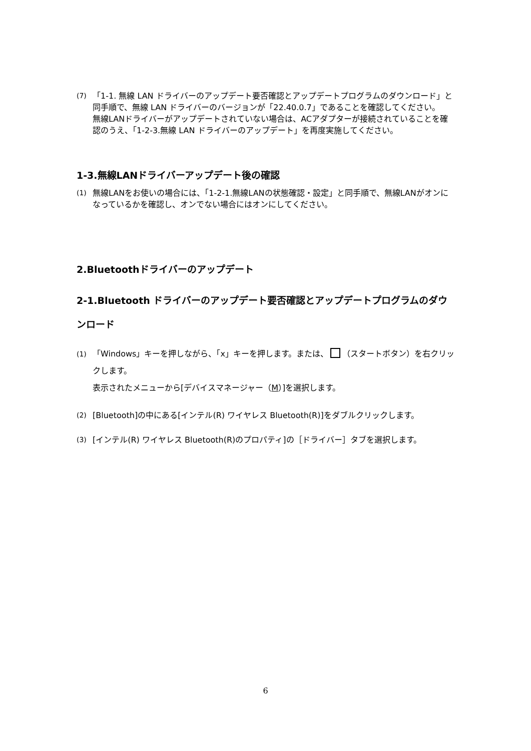(7) 「1-1. 無線 LAN ドライバーのアップデート要否確認とアップデートプログラムのダウンロード」と同手順で、無線 LAN ドライバーのバージョンが「22.40.0.7」であることを確認してください。
無線LANドライバーがアップデートされていない場合は、ACアダプターが接続されていることを確認のうえ、「1-2-3.無線 LAN ドライバーのアップデート」を再度実施してください。
1-3.無線LANドライバーアップデート後の確認
(1) 無線LANをお使いの場合には、「1-2-1.無線LANの状態確認・設定」と同手順で、無線LANがオンになっているかを確認し、オンでない場合にはオンにしてください。
2.Bluetoothドライバーのアップデート
2-1.Bluetooth ドライバーのアップデート要否確認とアップデートプログラムのダウンロード
(1) 「Windows」キーを押しながら、「x」キーを押します。または、 （スタートボタン）を右クリックします。
表示されたメニューから[デバイスマネージャー（M）]を選択します。
(2) [Bluetooth]の中にある[インテル(R) ワイヤレス Bluetooth(R)]をダブルクリックします。
(3) [インテル(R) ワイヤレス Bluetooth(R)のプロパティ]の［ドライバー］タブを選択します。
6